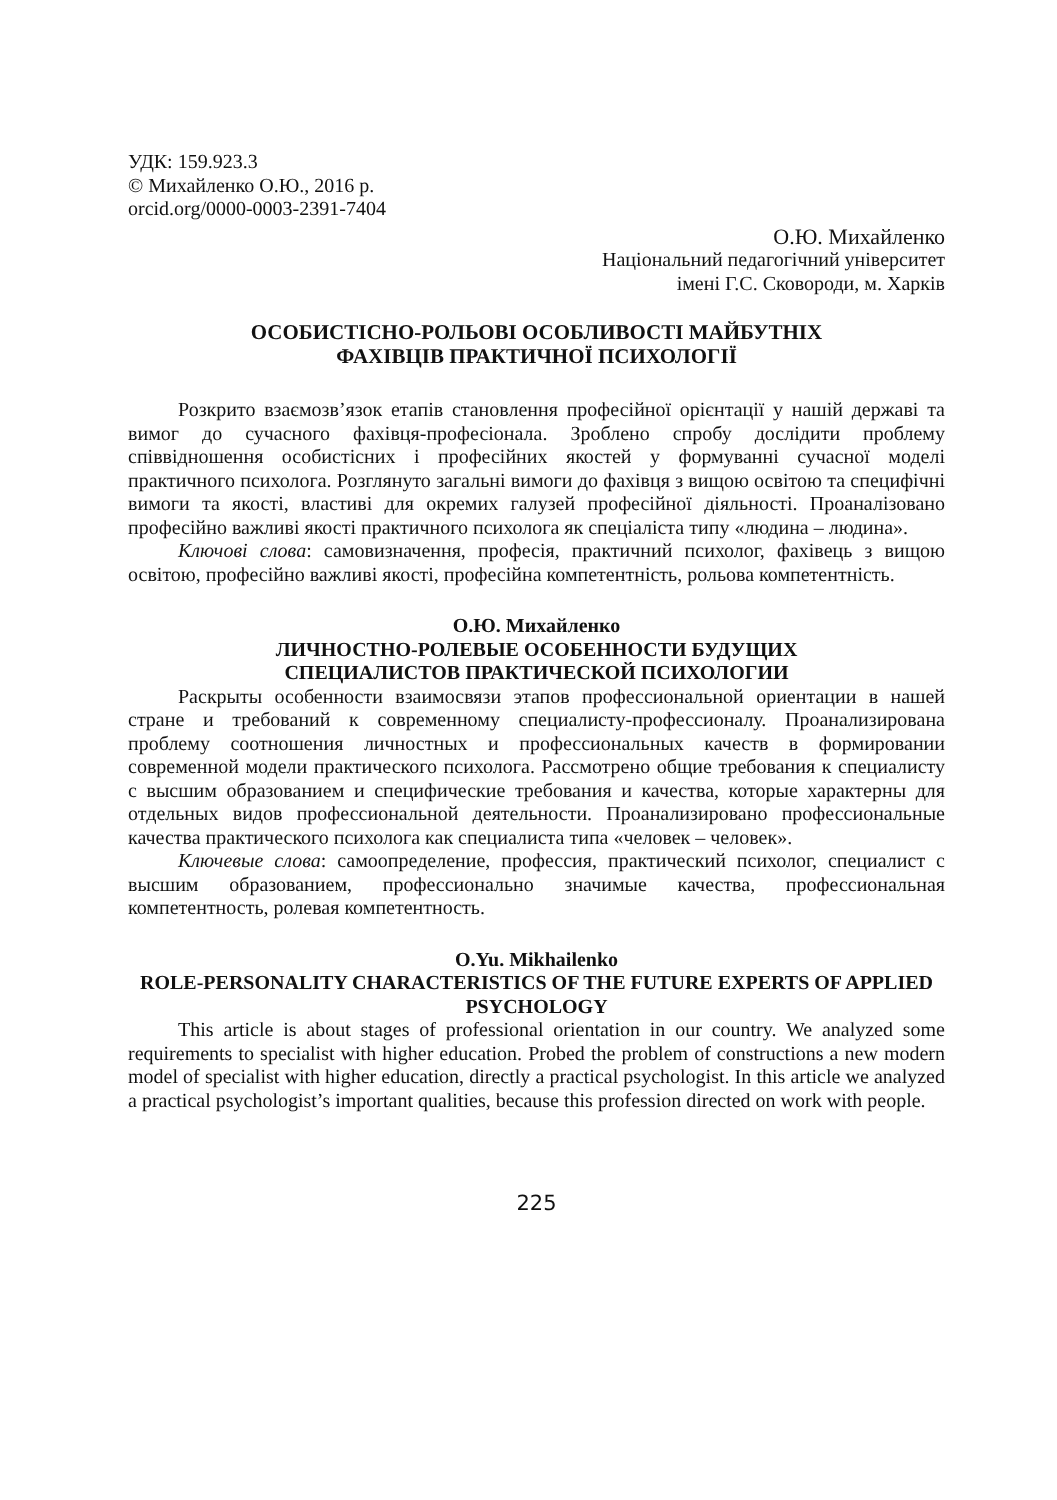УДК: 159.923.3
© Михайленко О.Ю., 2016 р.
orcid.org/0000-0003-2391-7404
О.Ю. Михайленко
Національний педагогічний університет
імені Г.С. Сковороди, м. Харків
ОСОБИСТІСНО-РОЛЬОВІ ОСОБЛИВОСТІ МАЙБУТНІХ
ФАХІВЦІВ ПРАКТИЧНОЇ ПСИХОЛОГІЇ
Розкрито взаємозв’язок етапів становлення професійної орієнтації у нашій державі та вимог до сучасного фахівця-професіонала. Зроблено спробу дослідити проблему співвідношення особистісних і професійних якостей у формуванні сучасної моделі практичного психолога. Розглянуто загальні вимоги до фахівця з вищою освітою та специфічні вимоги та якості, властиві для окремих галузей професійної діяльності. Проаналізовано професійно важливі якості практичного психолога як спеціаліста типу «людина – людина».
Ключові слова: самовизначення, професія, практичний психолог, фахівець з вищою освітою, професійно важливі якості, професійна компетентність, рольова компетентність.
О.Ю. Михайленко
ЛИЧНОСТНО-РОЛЕВЫЕ ОСОБЕННОСТИ БУДУЩИХ
СПЕЦИАЛИСТОВ ПРАКТИЧЕСКОЙ ПСИХОЛОГИИ
Раскрыты особенности взаимосвязи этапов профессиональной ориентации в нашей стране и требований к современному специалисту-профессионалу. Проанализирована проблему соотношения личностных и профессиональных качеств в формировании современной модели практического психолога. Рассмотрено общие требования к специалисту с высшим образованием и специфические требования и качества, которые характерны для отдельных видов профессиональной деятельности. Проанализировано профессиональные качества практического психолога как специалиста типа «человек – человек».
Ключевые слова: самоопределение, профессия, практический психолог, специалист с высшим образованием, профессионально значимые качества, профессиональная компетентность, ролевая компетентность.
O.Yu. Mikhailenko
ROLE-PERSONALITY CHARACTERISTICS OF THE FUTURE EXPERTS OF APPLIED PSYCHOLOGY
This article is about stages of professional orientation in our country. We analyzed some requirements to specialist with higher education. Probed the problem of constructions a new modern model of specialist with higher education, directly a practical psychologist. In this article we analyzed a practical psychologist’s important qualities, because this profession directed on work with people.
225